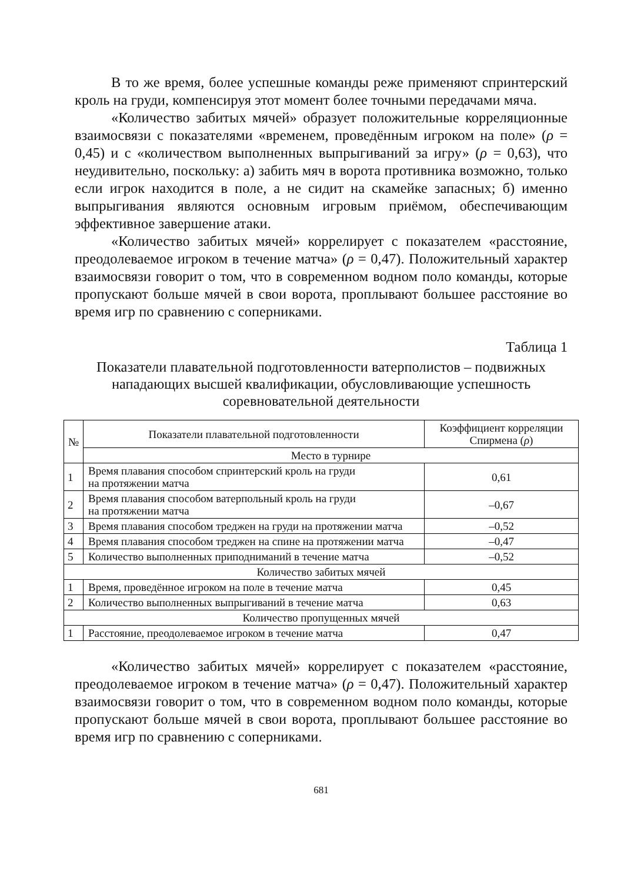В то же время, более успешные команды реже применяют спринтерский кроль на груди, компенсируя этот момент более точными передачами мяча.
«Количество забитых мячей» образует положительные корреляционные взаимосвязи с показателями «временем, проведённым игроком на поле» (ρ = 0,45) и с «количеством выполненных выпрыгиваний за игру» (ρ = 0,63), что неудивительно, поскольку: а) забить мяч в ворота противника возможно, только если игрок находится в поле, а не сидит на скамейке запасных; б) именно выпрыгивания являются основным игровым приёмом, обеспечивающим эффективное завершение атаки.
«Количество забитых мячей» коррелирует с показателем «расстояние, преодолеваемое игроком в течение матча» (ρ = 0,47). Положительный характер взаимосвязи говорит о том, что в современном водном поло команды, которые пропускают больше мячей в свои ворота, проплывают большее расстояние во время игр по сравнению с соперниками.
Таблица 1
Показатели плавательной подготовленности ватерполистов – подвижных нападающих высшей квалификации, обусловливающие успешность соревновательной деятельности
| № | Показатели плавательной подготовленности | Коэффициент корреляции Спирмена ( ρ ) |
| --- | --- | --- |
| | Место в турнире | |
| 1 | Время плавания способом спринтерский кроль на груди на протяжении матча | 0,61 |
| 2 | Время плавания способом ватерпольный кроль на груди на протяжении матча | –0,67 |
| 3 | Время плавания способом треджен на груди на протяжении матча | –0,52 |
| 4 | Время плавания способом треджен на спине на протяжении матча | –0,47 |
| 5 | Количество выполненных приподниманий в течение матча | –0,52 |
| Количество забитых мячей | | |
| 1 | Время, проведённое игроком на поле в течение матча | 0,45 |
| 2 | Количество выполненных выпрыгиваний в течение матча | 0,63 |
| Количество пропущенных мячей | | |
| 1 | Расстояние, преодолеваемое игроком в течение матча | 0,47 |
«Количество забитых мячей» коррелирует с показателем «расстояние, преодолеваемое игроком в течение матча» (ρ = 0,47). Положительный характер взаимосвязи говорит о том, что в современном водном поло команды, которые пропускают больше мячей в свои ворота, проплывают большее расстояние во время игр по сравнению с соперниками.
681